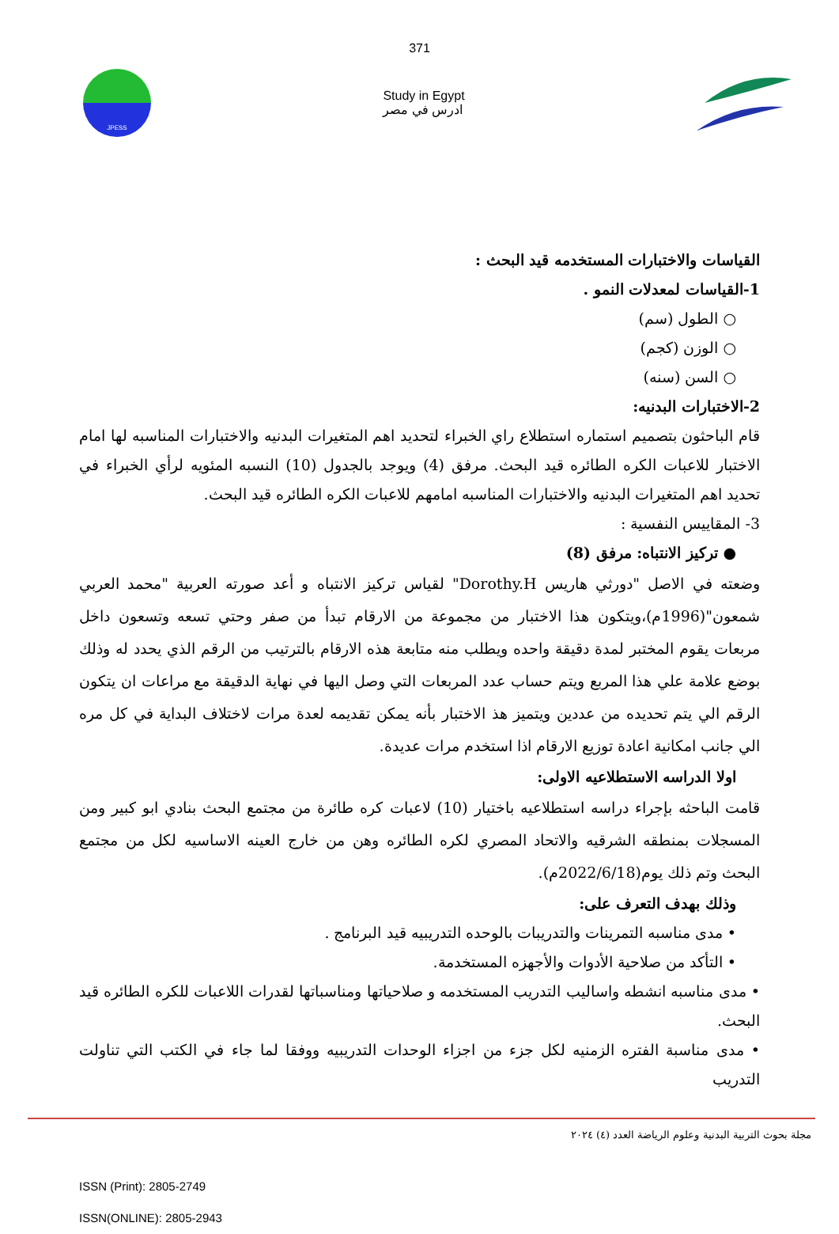371
JPESS
Study in Egypt
ادرس في مصر
القياسات والاختبارات المستخدمه قيد البحث :
1-القياسات لمعدلات النمو .
○ الطول (سم)
○ الوزن (كجم)
○ السن (سنه)
2-الاختبارات البدنيه:
قام الباحثون بتصميم استماره استطلاع راي الخبراء لتحديد اهم المتغيرات البدنيه والاختبارات المناسبه لها امام الاختبار للاعبات الكره الطائره قيد البحث. مرفق (4) ويوجد بالجدول (10) النسبه المئويه لرأي الخبراء في تحديد اهم المتغيرات البدنيه والاختبارات المناسبه امامهم للاعبات الكره الطائره قيد البحث.
3- المقاييس النفسية :
● تركيز الانتباه: مرفق (8)
وضعته في الاصل "دورثي هاريس Dorothy.H" لقياس تركيز الانتباه و أعد صورته العربية "محمد العربي شمعون"(1996م)،ويتكون هذا الاختبار من مجموعة من الارقام تبدأ من صفر وحتي تسعه وتسعون داخل مربعات يقوم المختبر لمدة دقيقة واحده ويطلب منه متابعة هذه الارقام بالترتيب من الرقم الذي يحدد له وذلك بوضع علامة علي هذا المربع ويتم حساب عدد المربعات التي وصل اليها في نهاية الدقيقة مع مراعات ان يتكون الرقم الي يتم تحديده من عددين ويتميز هذ الاختبار بأنه يمكن تقديمه لعدة مرات لاختلاف البداية في كل مره الي جانب امكانية اعادة توزيع الارقام اذا استخدم مرات عديدة.
اولا الدراسه الاستطلاعيه الاولى:
قامت الباحثه بإجراء دراسه استطلاعيه باختيار (10) لاعبات كره طائرة من مجتمع البحث بنادي ابو كبير ومن المسجلات بمنطقه الشرقيه والاتحاد المصري لكره الطائره وهن من خارج العينه الاساسيه لكل من مجتمع البحث وتم ذلك يوم(2022/6/18م).
وذلك بهدف التعرف على:
• مدى مناسبه التمرينات والتدريبات بالوحده التدريبيه قيد البرنامج .
• التأكد من صلاحية الأدوات والأجهزه المستخدمة.
• مدى مناسبه انشطه واساليب التدريب المستخدمه و صلاحياتها ومناسباتها لقدرات اللاعبات للكره الطائره قيد البحث.
• مدى مناسبة الفتره الزمنيه لكل جزء من اجزاء الوحدات التدريبيه ووفقا لما جاء في الكتب التي تناولت التدريب
مجلة بحوث التربية البدنية وعلوم الرياضة العدد (٤) ٢٠٢٤
ISSN (Print): 2805-2749
ISSN(ONLINE): 2805-2943